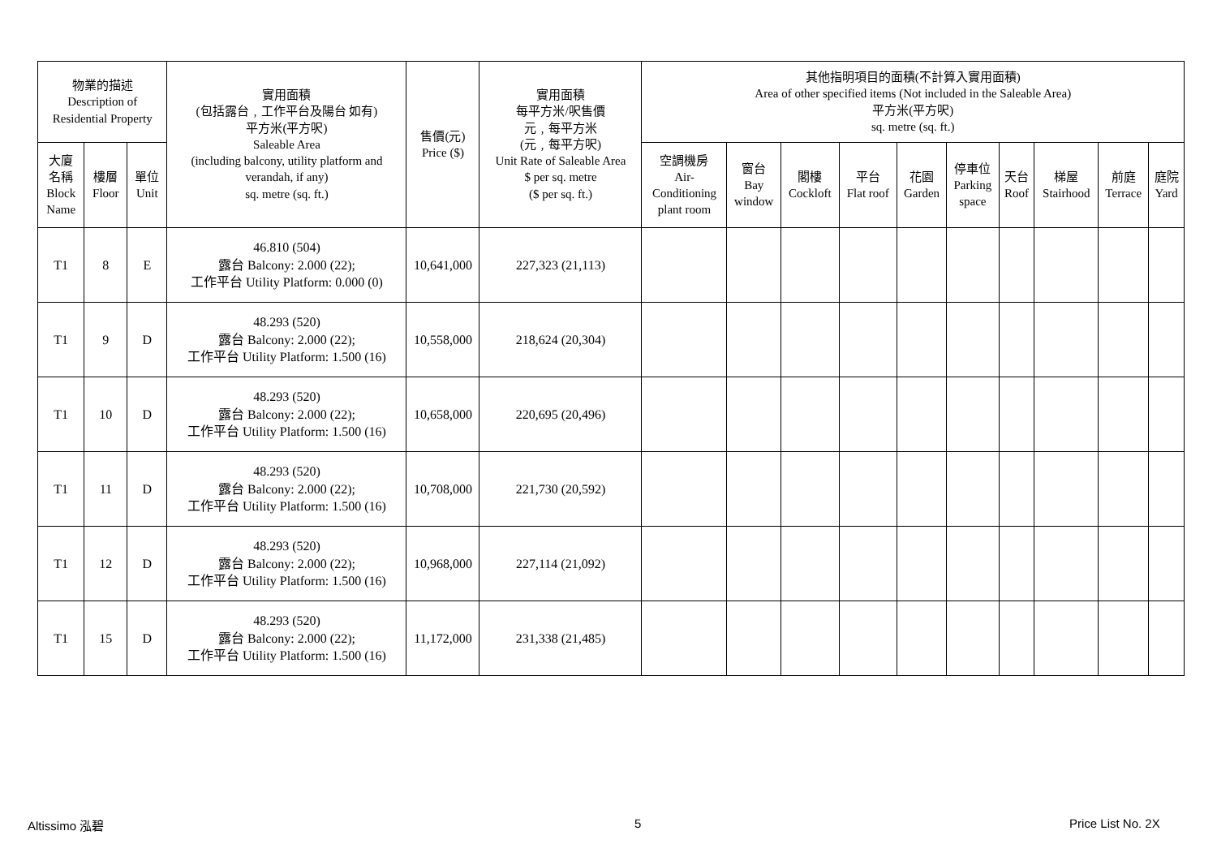| 物業的描述 Description of Residential Property | | | 實用面積 (包括露台﹐工作平台及陽台 如有) 平方米(平方呎) Saleable Area (including balcony, utility platform and verandah, if any) sq. metre (sq. ft.) | 售價(元) Price ($) | 實用面積 每平方米/呎售價 元﹐每平方米 (元﹐每平方呎) Unit Rate of Saleable Area $ per sq. metre ($ per sq. ft.) | 其他指明項目的面積(不計算入實用面積) Area of other specified items (Not included in the Saleable Area) 平方米(平方呎) sq. metre (sq. ft.) | | | | | | | | | |
| --- | --- | --- | --- | --- | --- | --- | --- | --- | --- | --- | --- | --- | --- | --- | --- |
| 大廈 名稱 Block Name | 樓層 Floor | 單位 Unit | | | | 空調機房 Air- Conditioning plant room | 窗台 Bay window | 閣樓 Cockloft | 平台 Flat roof | 花園 Garden | 停車位 Parking space | 天台 Roof | 梯屋 Stairhood | 前庭 Terrace | 庭院 Yard |
| T1 | 8 | E | 46.810 (504) 露台 Balcony: 2.000 (22); 工作平台 Utility Platform: 0.000 (0) | 10,641,000 | 227,323 (21,113) | | | | | | | | | | |
| T1 | 9 | D | 48.293 (520) 露台 Balcony: 2.000 (22); 工作平台 Utility Platform: 1.500 (16) | 10,558,000 | 218,624 (20,304) | | | | | | | | | | |
| T1 | 10 | D | 48.293 (520) 露台 Balcony: 2.000 (22); 工作平台 Utility Platform: 1.500 (16) | 10,658,000 | 220,695 (20,496) | | | | | | | | | | |
| T1 | 11 | D | 48.293 (520) 露台 Balcony: 2.000 (22); 工作平台 Utility Platform: 1.500 (16) | 10,708,000 | 221,730 (20,592) | | | | | | | | | | |
| T1 | 12 | D | 48.293 (520) 露台 Balcony: 2.000 (22); 工作平台 Utility Platform: 1.500 (16) | 10,968,000 | 227,114 (21,092) | | | | | | | | | | |
| T1 | 15 | D | 48.293 (520) 露台 Balcony: 2.000 (22); 工作平台 Utility Platform: 1.500 (16) | 11,172,000 | 231,338 (21,485) | | | | | | | | | | |
Altissimo 泓碧 5 Price List No. 2X